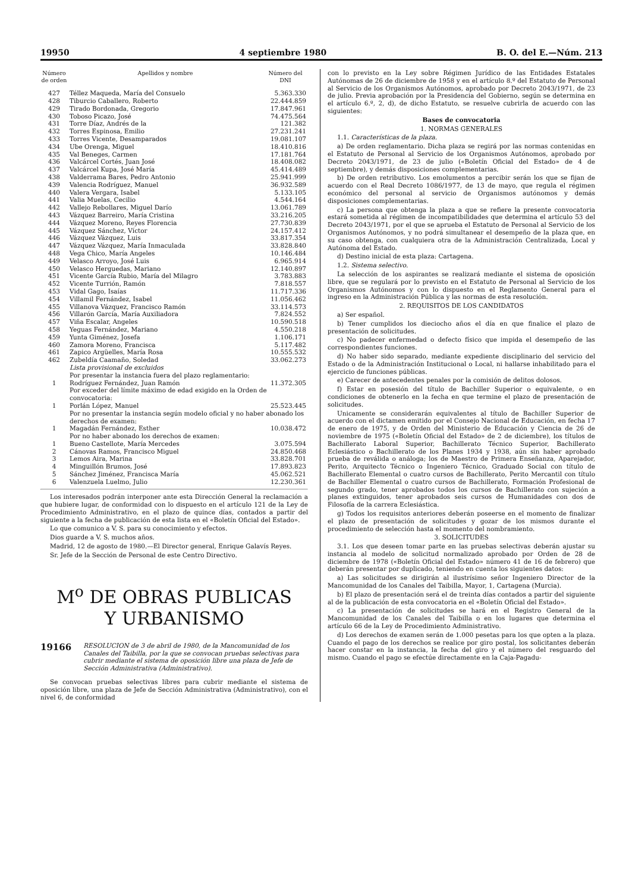19950 4 septiembre 1980 B. O. del E.—Núm. 213
| Número de orden | Apellidos y nombre | Número del DNI |
| --- | --- | --- |
| 427 | Téllez Maqueda, María del Consuelo | 5.363.330 |
| 428 | Tiburcio Caballero, Roberto | 22.444.859 |
| 429 | Tirado Bordonada, Gregorio | 17.847.961 |
| 430 | Toboso Picazo, José | 74.475.564 |
| 431 | Torre Díaz, Andrés de la | 121.382 |
| 432 | Torres Espinosa, Emilio | 27.231.241 |
| 433 | Torres Vicente, Desamparados | 19.081.107 |
| 434 | Ube Orenga, Miguel | 18.410.816 |
| 435 | Val Beneges, Carmen | 17.181.764 |
| 436 | Valcárcel Cortés, Juan José | 18.408.082 |
| 437 | Valcárcel Kupa, José María | 45.414.489 |
| 438 | Valderrama Bares, Pedro Antonio | 25.941.999 |
| 439 | Valencia Rodríguez, Manuel | 36.932.589 |
| 440 | Valera Vergara, Isabel | 5.133.105 |
| 441 | Valia Muelas, Cecilio | 4.544.164 |
| 442 | Vallejo Rebollares, Miguel Darío | 13.061.789 |
| 443 | Vázquez Barreiro, María Cristina | 33.216.205 |
| 444 | Vázquez Moreno, Reyes Florencia | 27.730.839 |
| 445 | Vázquez Sánchez, Víctor | 24.157.412 |
| 446 | Vázquez Vázquez, Luis | 33.817.354 |
| 447 | Vázquez Vázquez, María Inmaculada | 33.828.840 |
| 448 | Vega Chico, María Angeles | 10.146.484 |
| 449 | Velasco Arroyo, José Luis | 6.965.914 |
| 450 | Velasco Herguedas, Mariano | 12.140.897 |
| 451 | Vicente García Rubio, María del Milagro | 3.783.883 |
| 452 | Vicente Turrión, Ramón | 7.818.557 |
| 453 | Vidal Gago, Isaías | 11.717.336 |
| 454 | Villamil Fernández, Isabel | 11.056.462 |
| 455 | Villanova Vázquez, Francisco Ramón | 33.114.573 |
| 456 | Villarón García, María Auxiliadora | 7.824.552 |
| 457 | Viña Escalar, Angeles | 10.590.518 |
| 458 | Yeguas Fernández, Mariano | 4.550.218 |
| 459 | Yunta Giménez, Josefa | 1.106.171 |
| 460 | Zamora Moreno, Francisca | 5.117.482 |
| 461 | Zapico Argüelles, María Rosa | 10.555.532 |
| 462 | Zubeldía Caamaño, Soledad | 33.062.273 |
| | Lista provisional de excluidos | |
| | Por presentar la instancia fuera del plazo reglamentario: | |
| 1 | Rodríguez Fernández, Juan Ramón | 11.372.305 |
| | Por exceder del límite máximo de edad exigido en la Orden de convocatoria: | |
| 1 | Porlán López, Manuel | 25.523.445 |
| | Por no presentar la instancia según modelo oficial y no haber abonado los derechos de examen: | |
| 1 | Magadán Fernández, Esther | 10.038.472 |
| | Por no haber abonado los derechos de examen: | |
| 1 | Bueno Castellote, María Mercedes | 3.075.594 |
| 2 | Cánovas Ramos, Francisco Miguel | 24.850.468 |
| 3 | Lemos Aira, Marina | 33.828.701 |
| 4 | Minguillón Brumos, José | 17.893.823 |
| 5 | Sánchez Jiménez, Francisca María | 45.062.521 |
| 6 | Valenzuela Luelmo, Julio | 12.230.361 |
Los interesados podrán interponer ante esta Dirección General la reclamación a que hubiere lugar, de conformidad con lo dispuesto en el artículo 121 de la Ley de Procedimiento Administrativo, en el plazo de quince días, contados a partir del siguiente a la fecha de publicación de esta lista en el «Boletín Oficial del Estado».
Lo que comunico a V. S. para su conocimiento y efectos.
Dios guarde a V. S. muchos años.
Madrid, 12 de agosto de 1980.—El Director general, Enrique Galavís Reyes.
Sr. Jefe de la Sección de Personal de este Centro Directivo.
M<sup>o</sup> DE OBRAS PUBLICAS
Y URBANISMO
19166 RESOLUCION de 3 de abril de 1980, de la Mancomunidad de los Canales del Taibilla, por la que se convocan pruebas selectivas para cubrir mediante el sistema de oposición libre una plaza de Jefe de Sección Administrativa (Administrativo).
Se convocan pruebas selectivas libres para cubrir mediante el sistema de oposición libre, una plaza de Jefe de Sección Administrativa (Administrativo), con el nivel 6, de conformidad
con lo previsto en la Ley sobre Régimen Jurídico de las Entidades Estatales Autónomas de 26 de diciembre de 1958 y en el artículo 8.º del Estatuto de Personal al Servicio de los Organismos Autónomos, aprobado por Decreto 2043/1971, de 23 de julio. Previa aprobación por la Presidencia del Gobierno, según se determina en el artículo 6.º, 2, d), de dicho Estatuto, se resuelve cubrirla de acuerdo con las siguientes:
Bases de convocatoria
1. NORMAS GENERALES
1.1. Características de la plaza.
a) De orden reglamentario. Dicha plaza se regirá por las normas contenidas en el Estatuto de Personal al Servicio de los Organismos Autónomos, aprobado por Decreto 2043/1971, de 23 de julio («Boletín Oficial del Estado» de 4 de septiembre), y demás disposiciones complementarias.
b) De orden retributivo. Los emolumentos a percibir serán los que se fijan de acuerdo con el Real Decreto 1086/1977, de 13 de mayo, que regula el régimen económico del personal al servicio de Organismos autónomos y demás disposiciones complementarias.
c) La persona que obtenga la plaza a que se refiere la presente convocatoria estará sometida al régimen de incompatibilidades que determina el artículo 53 del Decreto 2043/1971, por el que se aprueba el Estatuto de Personal al Servicio de los Organismos Autónomos, y no podrá simultanear el desempeño de la plaza que, en su caso obtenga, con cualquiera otra de la Administración Centralizada, Local y Autónoma del Estado.
d) Destino inicial de esta plaza: Cartagena.
1.2. Sistema selectivo.
La selección de los aspirantes se realizará mediante el sistema de oposición libre, que se regulará por lo previsto en el Estatuto de Personal al Servicio de los Organismos Autónomos y con lo dispuesto en el Reglamento General para el ingreso en la Administración Pública y las normas de esta resolución.
2. REQUISITOS DE LOS CANDIDATOS
a) Ser español.
b) Tener cumplidos los dieciocho años el día en que finalice el plazo de presentación de solicitudes.
c) No padecer enfermedad o defecto físico que impida el desempeño de las correspondientes funciones.
d) No haber sido separado, mediante expediente disciplinario del servicio del Estado o de la Administración Institucional o Local, ni hallarse inhabilitado para el ejercicio de funciones públicas.
e) Carecer de antecedentes penales por la comisión de delitos dolosos.
f) Estar en posesión del título de Bachiller Superior o equivalente, o en condiciones de obtenerlo en la fecha en que termine el plazo de presentación de solicitudes.
Unicamente se considerarán equivalentes al título de Bachiller Superior de acuerdo con el dictamen emitido por el Consejo Nacional de Educación, en fecha 17 de enero de 1975, y de Orden del Ministerio de Educación y Ciencia de 26 de noviembre de 1975 («Boletín Oficial del Estado» de 2 de diciembre), los títulos de Bachillerato Laboral Superior, Bachillerato Técnico Superior, Bachillerato Eclesiástico o Bachillerato de los Planes 1934 y 1938, aún sin haber aprobado prueba de reválida o análoga; los de Maestro de Primera Enseñanza, Aparejador, Perito, Arquitecto Técnico o Ingeniero Técnico, Graduado Social con título de Bachillerato Elemental o cuatro cursos de Bachillerato, Perito Mercantil con título de Bachiller Elemental o cuatro cursos de Bachillerato, Formación Profesional de segundo grado, tener aprobados todos los cursos de Bachillerato con sujeción a planes extinguidos, tener aprobados seis cursos de Humanidades con dos de Filosofía de la carrera Eclesiástica.
g) Todos los requisitos anteriores deberán poseerse en el momento de finalizar el plazo de presentación de solicitudes y gozar de los mismos durante el procedimiento de selección hasta el momento del nombramiento.
3. SOLICITUDES
3.1. Los que deseen tomar parte en las pruebas selectivas deberán ajustar su instancia al modelo de solicitud normalizado aprobado por Orden de 28 de diciembre de 1978 («Boletín Oficial del Estado» número 41 de 16 de febrero) que deberán presentar por duplicado, teniendo en cuenta los siguientes datos:
a) Las solicitudes se dirigirán al ilustrísimo señor Ingeniero Director de la Mancomunidad de los Canales del Taibilla, Mayor, 1, Cartagena (Murcia).
b) El plazo de presentación será el de treinta días contados a partir del siguiente al de la publicación de esta convocatoria en el «Boletín Oficial del Estado».
c) La presentación de solicitudes se hará en el Registro General de la Mancomunidad de los Canales del Taibilla o en los lugares que determina el artículo 66 de la Ley de Procedimiento Administrativo.
d) Los derechos de examen serán de 1.000 pesetas para los que opten a la plaza. Cuando el pago de los derechos se realice por giro postal, los solicitantes deberán hacer constar en la instancia, la fecha del giro y el número del resguardo del mismo. Cuando el pago se efectúe directamente en la Caja-Pagadu-